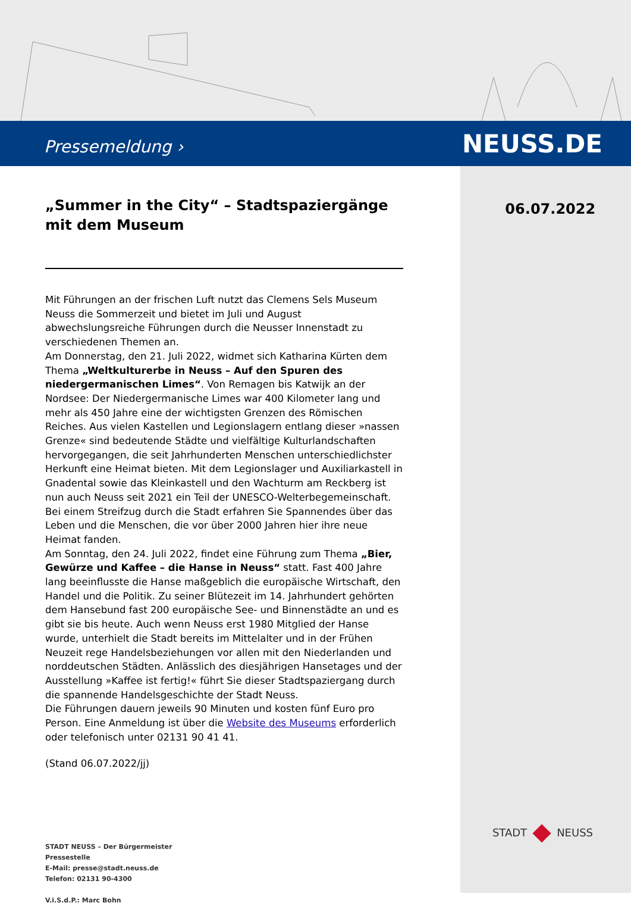Pressemeldung › NEUSS.DE
„Summer in the City“ – Stadtspaziergänge mit dem Museum
Mit Führungen an der frischen Luft nutzt das Clemens Sels Museum Neuss die Sommerzeit und bietet im Juli und August abwechslungsreiche Führungen durch die Neusser Innenstadt zu verschiedenen Themen an.
Am Donnerstag, den 21. Juli 2022, widmet sich Katharina Kürten dem Thema „Weltkulturerbe in Neuss – Auf den Spuren des niedergermanischen Limes“. Von Remagen bis Katwijk an der Nordsee: Der Niedergermanische Limes war 400 Kilometer lang und mehr als 450 Jahre eine der wichtigsten Grenzen des Römischen Reiches. Aus vielen Kastellen und Legionslagern entlang dieser »nassen Grenze« sind bedeutende Städte und vielfältige Kulturlandschaften hervorgegangen, die seit Jahrhunderten Menschen unterschiedlichster Herkunft eine Heimat bieten. Mit dem Legionslager und Auxiliarkastell in Gnadental sowie das Kleinkastell und den Wachturm am Reckberg ist nun auch Neuss seit 2021 ein Teil der UNESCO-Welterbegemeinschaft. Bei einem Streifzug durch die Stadt erfahren Sie Spannendes über das Leben und die Menschen, die vor über 2000 Jahren hier ihre neue Heimat fanden.
Am Sonntag, den 24. Juli 2022, findet eine Führung zum Thema „Bier, Gewürze und Kaffee – die Hanse in Neuss“ statt. Fast 400 Jahre lang beeinflusste die Hanse maßgeblich die europäische Wirtschaft, den Handel und die Politik. Zu seiner Blütezeit im 14. Jahrhundert gehörten dem Hansebund fast 200 europäische See- und Binnenstädte an und es gibt sie bis heute. Auch wenn Neuss erst 1980 Mitglied der Hanse wurde, unterhielt die Stadt bereits im Mittelalter und in der Frühen Neuzeit rege Handelsbeziehungen vor allen mit den Niederlanden und norddeutschen Städten. Anlässlich des diesjährigen Hansetages und der Ausstellung »Kaffee ist fertig!« führt Sie dieser Stadtspaziergang durch die spannende Handelsgeschichte der Stadt Neuss.
Die Führungen dauern jeweils 90 Minuten und kosten fünf Euro pro Person. Eine Anmeldung ist über die Website des Museums erforderlich oder telefonisch unter 02131 90 41 41.
(Stand 06.07.2022/jj)
STADT NEUSS – Der Bürgermeister
Pressestelle
E-Mail: presse@stadt.neuss.de
Telefon: 02131 90-4300
V.i.S.d.P.: Marc Bohn
06.07.2022
STADT NEUSS